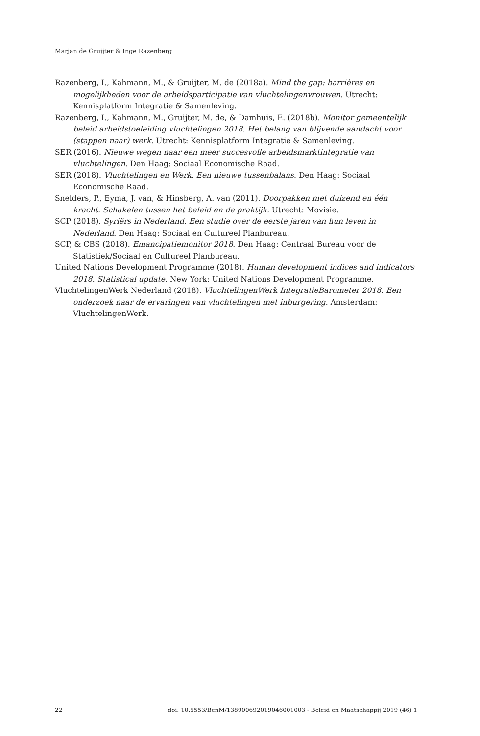Marjan de Gruijter & Inge Razenberg
Razenberg, I., Kahmann, M., & Gruijter, M. de (2018a). Mind the gap: barrières en mogelijkheden voor de arbeidsparticipatie van vluchtelingenvrouwen. Utrecht: Kennisplatform Integratie & Samenleving.
Razenberg, I., Kahmann, M., Gruijter, M. de, & Damhuis, E. (2018b). Monitor gemeentelijk beleid arbeidstoeleiding vluchtelingen 2018. Het belang van blijvende aandacht voor (stappen naar) werk. Utrecht: Kennisplatform Integratie & Samenleving.
SER (2016). Nieuwe wegen naar een meer succesvolle arbeidsmarktintegratie van vluchtelingen. Den Haag: Sociaal Economische Raad.
SER (2018). Vluchtelingen en Werk. Een nieuwe tussenbalans. Den Haag: Sociaal Economische Raad.
Snelders, P., Eyma, J. van, & Hinsberg, A. van (2011). Doorpakken met duizend en één kracht. Schakelen tussen het beleid en de praktijk. Utrecht: Movisie.
SCP (2018). Syriërs in Nederland. Een studie over de eerste jaren van hun leven in Nederland. Den Haag: Sociaal en Cultureel Planbureau.
SCP, & CBS (2018). Emancipatiemonitor 2018. Den Haag: Centraal Bureau voor de Statistiek/Sociaal en Cultureel Planbureau.
United Nations Development Programme (2018). Human development indices and indicators 2018. Statistical update. New York: United Nations Development Programme.
VluchtelingenWerk Nederland (2018). VluchtelingenWerk IntegratieBarometer 2018. Een onderzoek naar de ervaringen van vluchtelingen met inburgering. Amsterdam: VluchtelingenWerk.
22 doi: 10.5553/BenM/138900692019046001003 - Beleid en Maatschappij 2019 (46) 1